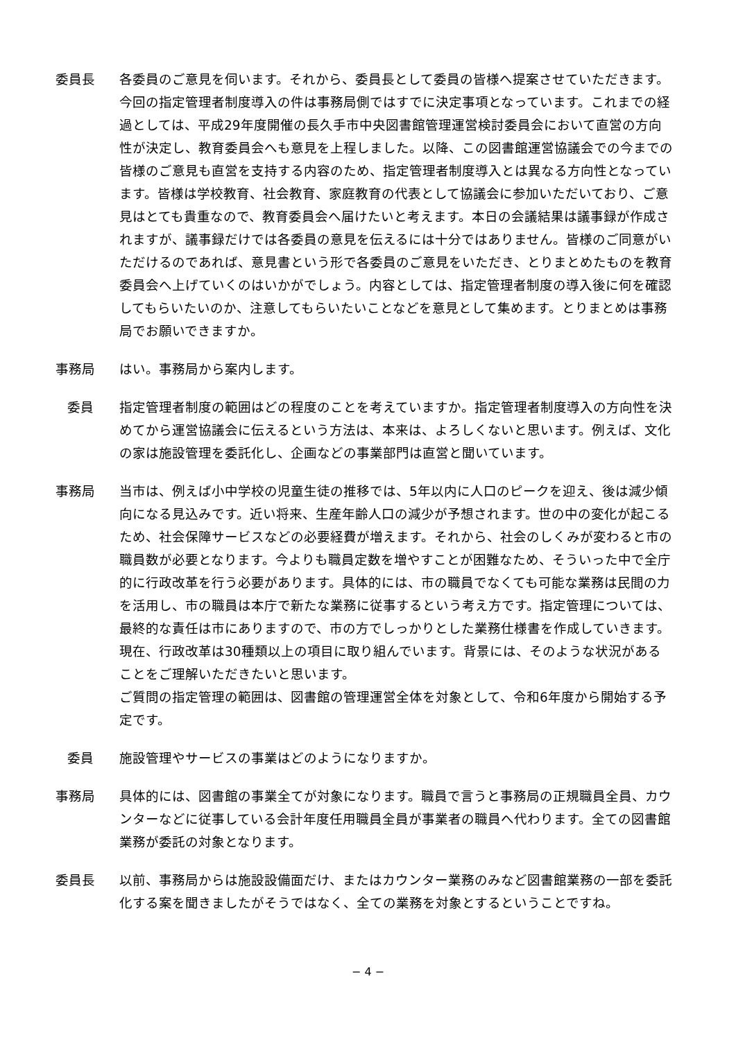委員長 各委員のご意見を伺います。それから、委員長として委員の皆様へ提案させていただきます。今回の指定管理者制度導入の件は事務局側ではすでに決定事項となっています。これまでの経過としては、平成29年度開催の長久手市中央図書館管理運営検討委員会において直営の方向性が決定し、教育委員会へも意見を上程しました。以降、この図書館運営協議会での今までの皆様のご意見も直営を支持する内容のため、指定管理者制度導入とは異なる方向性となっています。皆様は学校教育、社会教育、家庭教育の代表として協議会に参加いただいており、ご意見はとても貴重なので、教育委員会へ届けたいと考えます。本日の会議結果は議事録が作成されますが、議事録だけでは各委員の意見を伝えるには十分ではありません。皆様のご同意がいただけるのであれば、意見書という形で各委員のご意見をいただき、とりまとめたものを教育委員会へ上げていくのはいかがでしょう。内容としては、指定管理者制度の導入後に何を確認してもらいたいのか、注意してもらいたいことなどを意見として集めます。とりまとめは事務局でお願いできますか。
事務局 はい。事務局から案内します。
委員 指定管理者制度の範囲はどの程度のことを考えていますか。指定管理者制度導入の方向性を決めてから運営協議会に伝えるという方法は、本来は、よろしくないと思います。例えば、文化の家は施設管理を委託化し、企画などの事業部門は直営と聞いています。
事務局 当市は、例えば小中学校の児童生徒の推移では、5年以内に人口のピークを迎え、後は減少傾向になる見込みです。近い将来、生産年齢人口の減少が予想されます。世の中の変化が起こるため、社会保障サービスなどの必要経費が増えます。それから、社会のしくみが変わると市の職員数が必要となります。今よりも職員定数を増やすことが困難なため、そういった中で全庁的に行政改革を行う必要があります。具体的には、市の職員でなくても可能な業務は民間の力を活用し、市の職員は本庁で新たな業務に従事するという考え方です。指定管理については、最終的な責任は市にありますので、市の方でしっかりとした業務仕様書を作成していきます。現在、行政改革は30種類以上の項目に取り組んでいます。背景には、そのような状況があることをご理解いただきたいと思います。
ご質問の指定管理の範囲は、図書館の管理運営全体を対象として、令和6年度から開始する予定です。
委員 施設管理やサービスの事業はどのようになりますか。
事務局 具体的には、図書館の事業全てが対象になります。職員で言うと事務局の正規職員全員、カウンターなどに従事している会計年度任用職員全員が事業者の職員へ代わります。全ての図書館業務が委託の対象となります。
委員長 以前、事務局からは施設設備面だけ、またはカウンター業務のみなど図書館業務の一部を委託化する案を聞きましたがそうではなく、全ての業務を対象とするということですね。
− 4 −